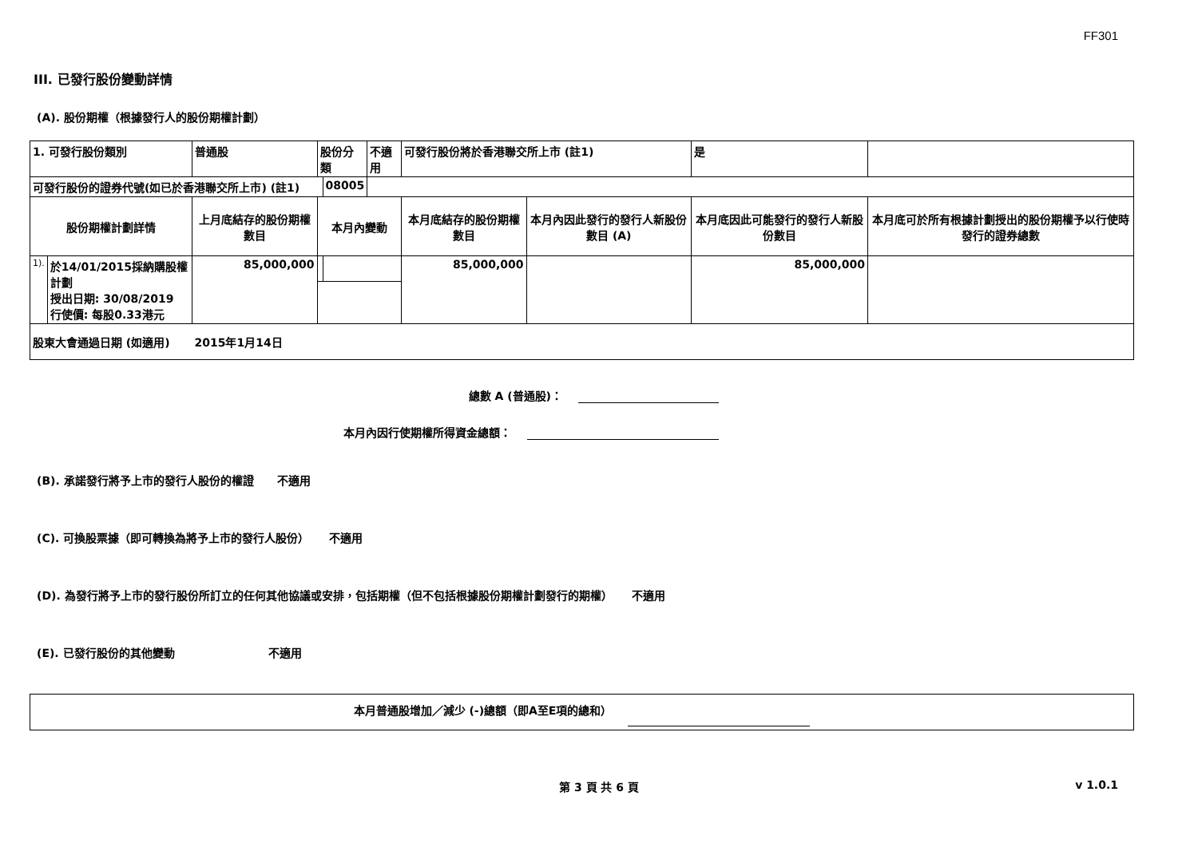FF301
III. 已發行股份變動詳情
(A). 股份期權（根據發行人的股份期權計劃）
| 1. 可發行股份類別 | | 普通股 | 股份分類 | | 不適用 | 可發行股份將於香港聯交所上市 (註1) | | 是 | |
| 可發行股份的證券代號(如已於香港聯交所上市) (註1) | | | | 08005 | | | | | |
| 股份期權計劃詳情 | | 上月底結存的股份期權數目 | 本月內變動 | | | 本月底結存的股份期權數目 | 本月內因此發行的發行人新股份數目 (A) | 本月底因此可能發行的發行人新股份數目 | 本月底可於所有根據計劃授出的股份期權予以行使時發行的證券總數 |
| 1). | 於14/01/2015採納購股權計劃 授出日期: 30/08/2019 行使價: 每股0.33港元 | 85,000,000 | | | | 85,000,000 | | 85,000,000 | |
| 股東大會通過日期 (如適用) | | 2015年1月14日 | | | | | | | |
總數 A (普通股)：
本月內因行使期權所得資金總額：
(B). 承諾發行將予上市的發行人股份的權證 不適用
(C). 可換股票據（即可轉換為將予上市的發行人股份） 不適用
(D). 為發行將予上市的發行股份所訂立的任何其他協議或安排，包括期權（但不包括根據股份期權計劃發行的期權） 不適用
(E). 已發行股份的其他變動 不適用
本月普通股增加／減少 (-)總額（即A至E項的總和）
第 3 頁 共 6 頁 v 1.0.1